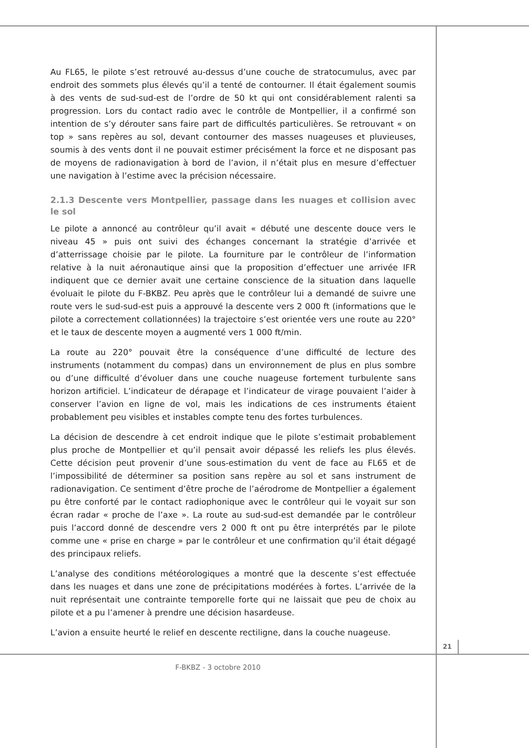Au FL65, le pilote s’est retrouvé au-dessus d’une couche de stratocumulus, avec par endroit des sommets plus élevés qu’il a tenté de contourner. Il était également soumis à des vents de sud-sud-est de l’ordre de 50 kt qui ont considérablement ralenti sa progression. Lors du contact radio avec le contrôle de Montpellier, il a confirmé son intention de s’y dérouter sans faire part de difficultés particulières. Se retrouvant « on top » sans repères au sol, devant contourner des masses nuageuses et pluvieuses, soumis à des vents dont il ne pouvait estimer précisément la force et ne disposant pas de moyens de radionavigation à bord de l’avion, il n’était plus en mesure d’effectuer une navigation à l’estime avec la précision nécessaire.
2.1.3 Descente vers Montpellier, passage dans les nuages et collision avec le sol
Le pilote a annoncé au contrôleur qu’il avait « débuté une descente douce vers le niveau 45 » puis ont suivi des échanges concernant la stratégie d’arrivée et d’atterrissage choisie par le pilote. La fourniture par le contrôleur de l’information relative à la nuit aéronautique ainsi que la proposition d’effectuer une arrivée IFR indiquent que ce dernier avait une certaine conscience de la situation dans laquelle évoluait le pilote du F-BKBZ. Peu après que le contrôleur lui a demandé de suivre une route vers le sud-sud-est puis a approuvé la descente vers 2 000 ft (informations que le pilote a correctement collationnées) la trajectoire s’est orientée vers une route au 220° et le taux de descente moyen a augmenté vers 1 000 ft/min.
La route au 220° pouvait être la conséquence d’une difficulté de lecture des instruments (notamment du compas) dans un environnement de plus en plus sombre ou d’une difficulté d’évoluer dans une couche nuageuse fortement turbulente sans horizon artificiel. L’indicateur de dérapage et l’indicateur de virage pouvaient l’aider à conserver l’avion en ligne de vol, mais les indications de ces instruments étaient probablement peu visibles et instables compte tenu des fortes turbulences.
La décision de descendre à cet endroit indique que le pilote s’estimait probablement plus proche de Montpellier et qu’il pensait avoir dépassé les reliefs les plus élevés. Cette décision peut provenir d’une sous-estimation du vent de face au FL65 et de l’impossibilité de déterminer sa position sans repère au sol et sans instrument de radionavigation. Ce sentiment d’être proche de l’aérodrome de Montpellier a également pu être conforté par le contact radiophonique avec le contrôleur qui le voyait sur son écran radar « proche de l’axe ». La route au sud-sud-est demandée par le contrôleur puis l’accord donné de descendre vers 2 000 ft ont pu être interprétés par le pilote comme une « prise en charge » par le contrôleur et une confirmation qu’il était dégagé des principaux reliefs.
L’analyse des conditions météorologiques a montré que la descente s’est effectuée dans les nuages et dans une zone de précipitations modérées à fortes. L’arrivée de la nuit représentait une contrainte temporelle forte qui ne laissait que peu de choix au pilote et a pu l’amener à prendre une décision hasardeuse.
L’avion a ensuite heurté le relief en descente rectiligne, dans la couche nuageuse.
21
F-BKBZ - 3 octobre 2010